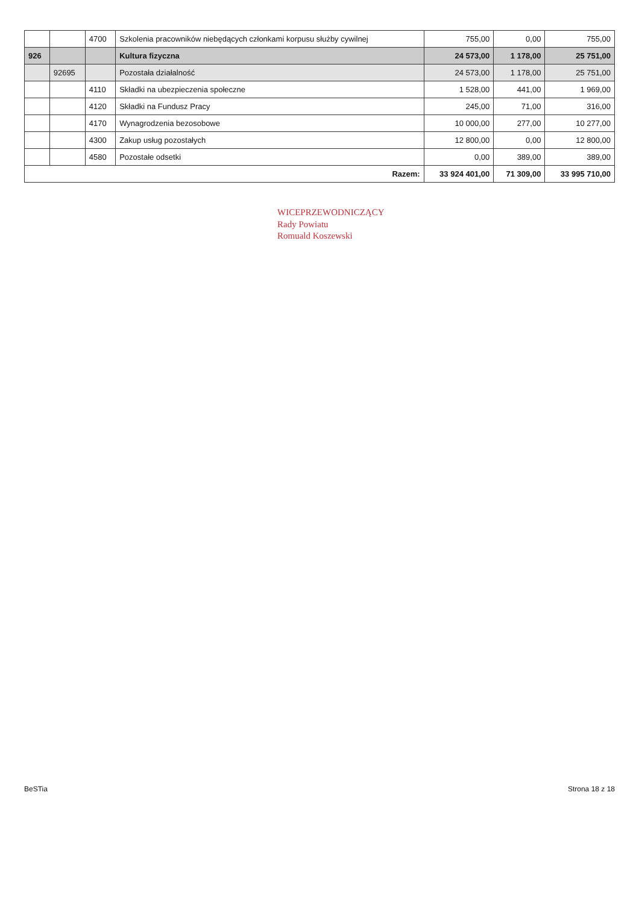| | | 4700 | Szkolenia pracowników niebędących członkami korpusu służby cywilnej | 755,00 | 0,00 | 755,00 |
| 926 | | | Kultura fizyczna | 24 573,00 | 1 178,00 | 25 751,00 |
| | 92695 | | Pozostała działalność | 24 573,00 | 1 178,00 | 25 751,00 |
| | | 4110 | Składki na ubezpieczenia społeczne | 1 528,00 | 441,00 | 1 969,00 |
| | | 4120 | Składki na Fundusz Pracy | 245,00 | 71,00 | 316,00 |
| | | 4170 | Wynagrodzenia bezosobowe | 10 000,00 | 277,00 | 10 277,00 |
| | | 4300 | Zakup usług pozostałych | 12 800,00 | 0,00 | 12 800,00 |
| | | 4580 | Pozostałe odsetki | 0,00 | 389,00 | 389,00 |
| Razem: | | | | 33 924 401,00 | 71 309,00 | 33 995 710,00 |
WICEPRZEWODNICZĄCY
Rady Powiatu
Romuald Koszewski
BeSTia Strona 18 z 18